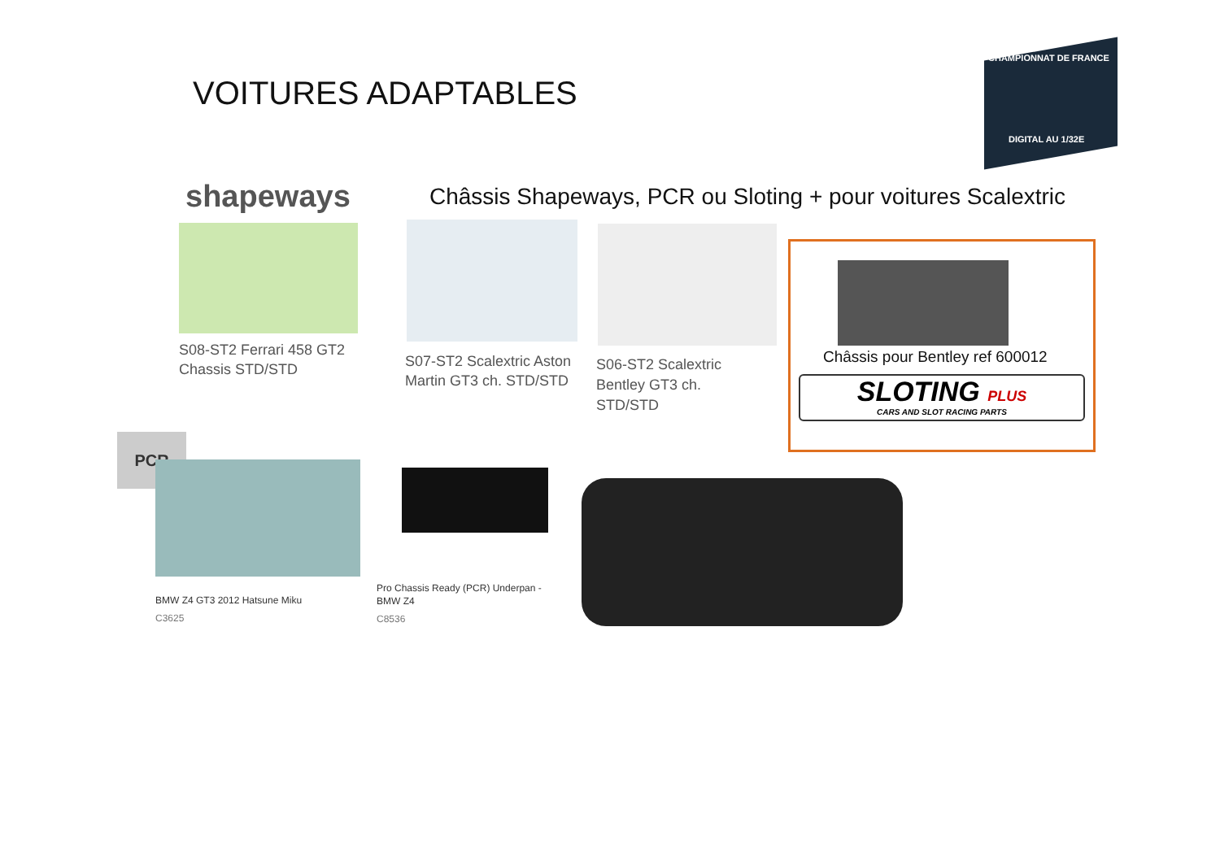VOITURES ADAPTABLES
CHAMPIONNAT DE FRANCE
DIGITAL AU 1/32E
shapeways
Châssis Shapeways, PCR ou Sloting + pour voitures Scalextric
S08-ST2 Ferrari 458 GT2
Chassis STD/STD
S07-ST2 Scalextric Aston
Martin GT3 ch. STD/STD
S06-ST2 Scalextric
Bentley GT3 ch.
STD/STD
Châssis pour Bentley ref 600012
SLOTING PLUS
CARS AND SLOT RACING PARTS
PCR
BMW Z4 GT3 2012 Hatsune Miku
C3625
Pro Chassis Ready (PCR) Underpan -
BMW Z4
C8536